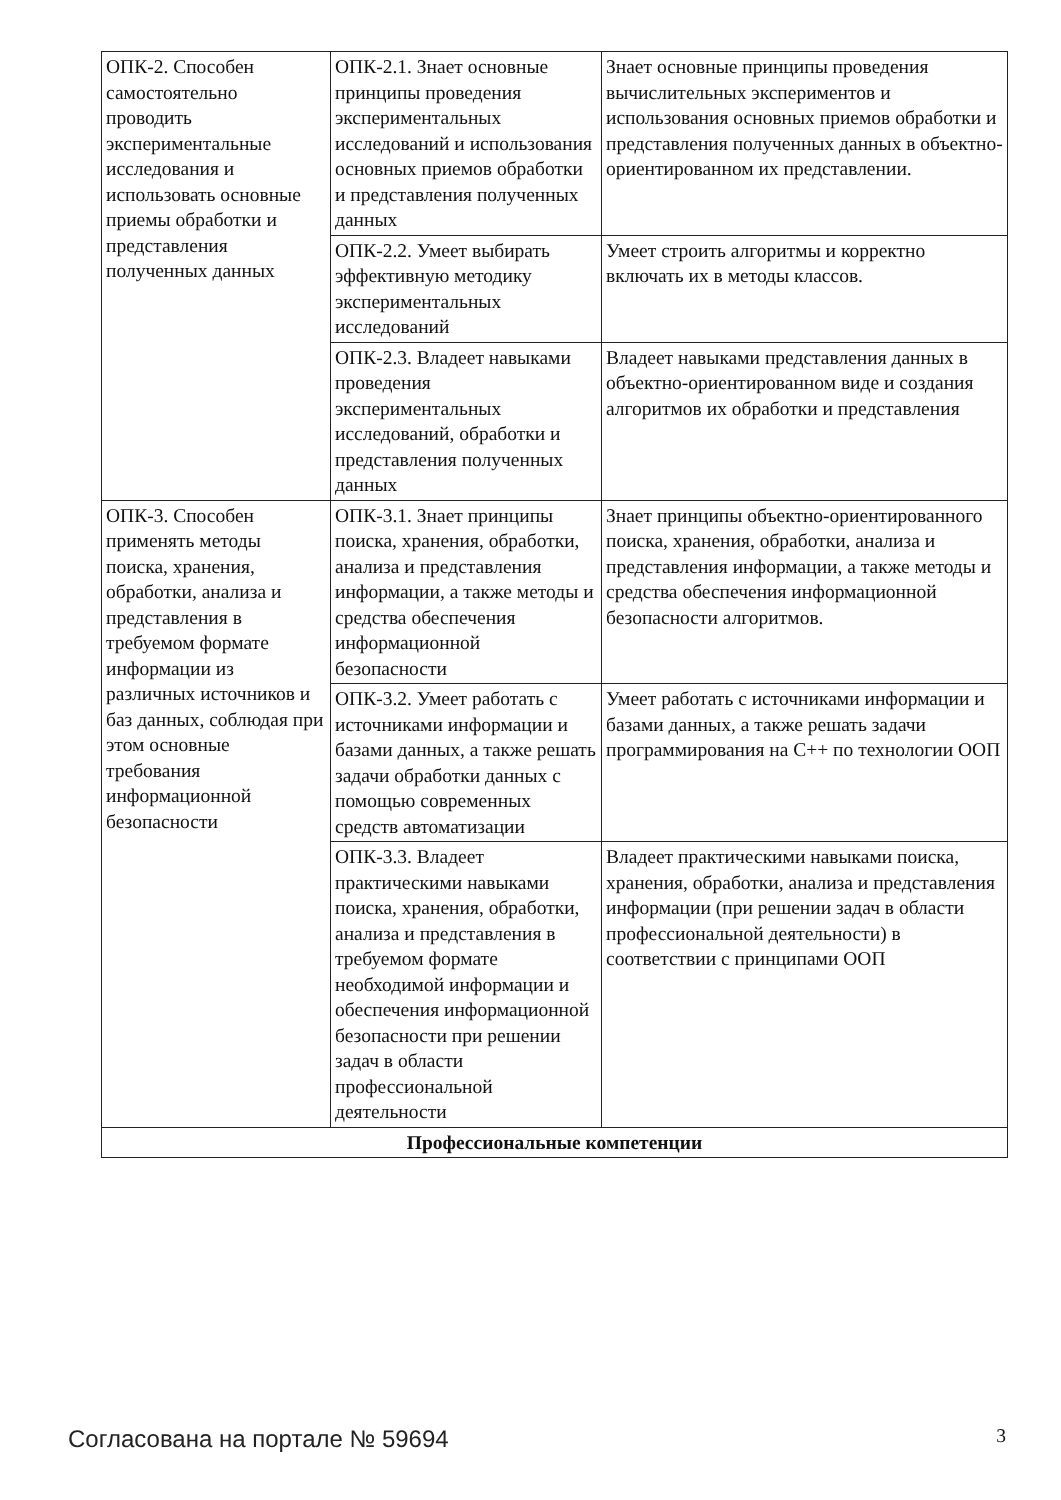| ОПК-2. Способен самостоятельно проводить экспериментальные исследования и использовать основные приемы обработки и представления полученных данных | ОПК-2.1. Знает основные принципы проведения экспериментальных исследований и использования основных приемов обработки и представления полученных данных | Знает основные принципы проведения вычислительных экспериментов и использования основных приемов обработки и представления полученных данных в объектно-ориентированном их представлении. |
| | ОПК-2.2. Умеет выбирать эффективную методику экспериментальных исследований | Умеет строить алгоритмы и корректно включать их в методы классов. |
| | ОПК-2.3. Владеет навыками проведения экспериментальных исследований, обработки и представления полученных данных | Владеет навыками представления данных в объектно-ориентированном виде и создания алгоритмов их обработки и представления |
| ОПК-3. Способен применять методы поиска, хранения, обработки, анализа и представления в требуемом формате информации из различных источников и баз данных, соблюдая при этом основные требования информационной безопасности | ОПК-3.1. Знает принципы поиска, хранения, обработки, анализа и представления информации, а также методы и средства обеспечения информационной безопасности | Знает принципы объектно-ориентированного поиска, хранения, обработки, анализа и представления информации, а также методы и средства обеспечения информационной безопасности алгоритмов. |
| | ОПК-3.2. Умеет работать с источниками информации и базами данных, а также решать задачи обработки данных с помощью современных средств автоматизации | Умеет работать с источниками информации и базами данных, а также решать задачи программирования на С++ по технологии ООП |
| | ОПК-3.3. Владеет практическими навыками поиска, хранения, обработки, анализа и представления в требуемом формате необходимой информации и обеспечения информационной безопасности при решении задач в области профессиональной деятельности | Владеет практическими навыками поиска, хранения, обработки, анализа и представления информации (при решении задач в области профессиональной деятельности) в соответствии с принципами ООП |
| Профессиональные компетенции | | |
Согласована на портале № 59694 3